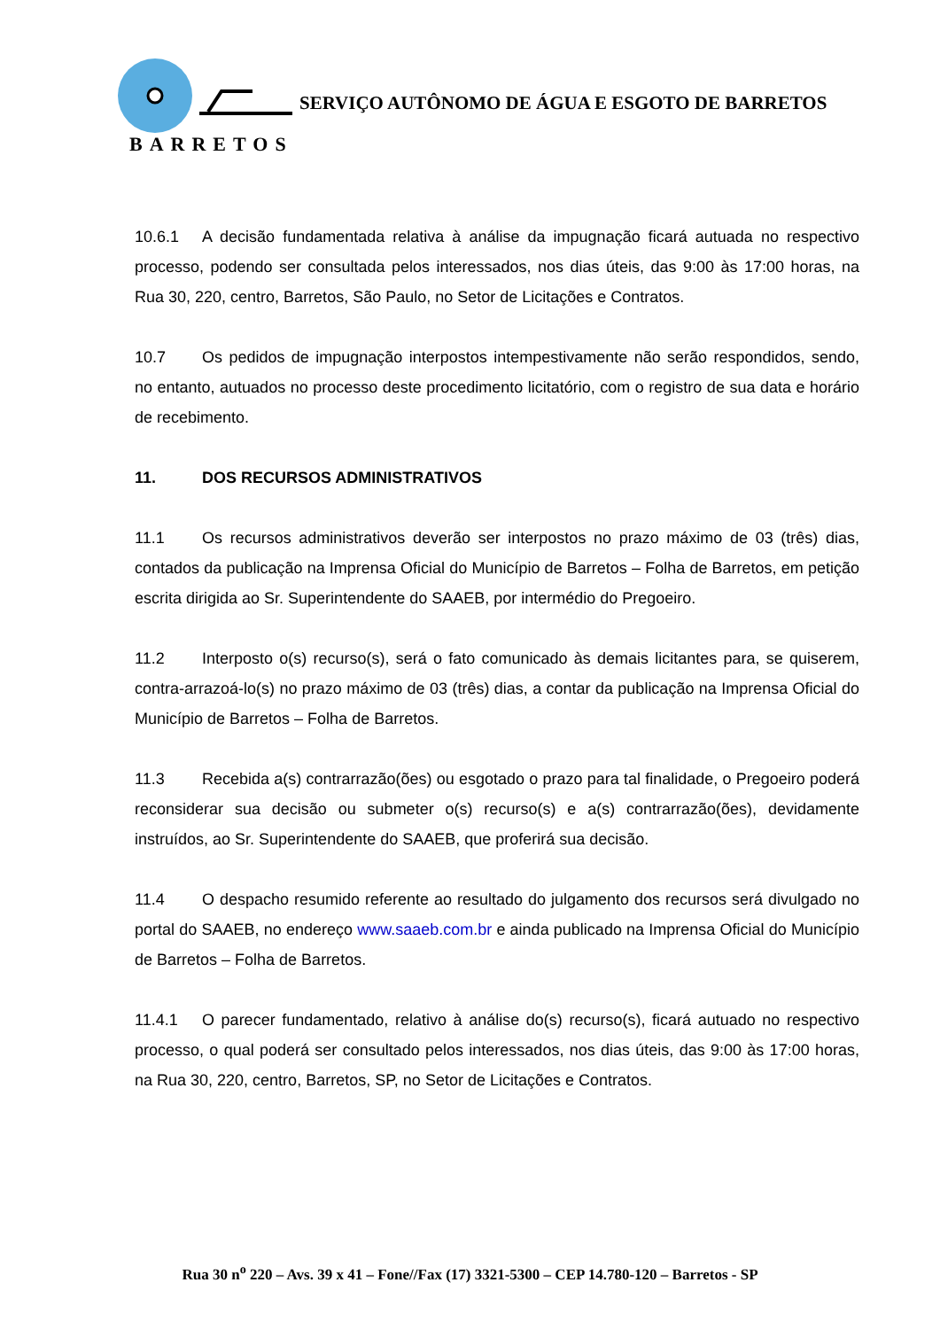SERVIÇO AUTÔNOMO DE ÁGUA E ESGOTO DE BARRETOS
BARRETOS
10.6.1 A decisão fundamentada relativa à análise da impugnação ficará autuada no respectivo processo, podendo ser consultada pelos interessados, nos dias úteis, das 9:00 às 17:00 horas, na Rua 30, 220, centro, Barretos, São Paulo, no Setor de Licitações e Contratos.
10.7 Os pedidos de impugnação interpostos intempestivamente não serão respondidos, sendo, no entanto, autuados no processo deste procedimento licitatório, com o registro de sua data e horário de recebimento.
11. DOS RECURSOS ADMINISTRATIVOS
11.1 Os recursos administrativos deverão ser interpostos no prazo máximo de 03 (três) dias, contados da publicação na Imprensa Oficial do Município de Barretos – Folha de Barretos, em petição escrita dirigida ao Sr. Superintendente do SAAEB, por intermédio do Pregoeiro.
11.2 Interposto o(s) recurso(s), será o fato comunicado às demais licitantes para, se quiserem, contra-arrazoá-lo(s) no prazo máximo de 03 (três) dias, a contar da publicação na Imprensa Oficial do Município de Barretos – Folha de Barretos.
11.3 Recebida a(s) contrarrazão(ões) ou esgotado o prazo para tal finalidade, o Pregoeiro poderá reconsiderar sua decisão ou submeter o(s) recurso(s) e a(s) contrarrazão(ões), devidamente instruídos, ao Sr. Superintendente do SAAEB, que proferirá sua decisão.
11.4 O despacho resumido referente ao resultado do julgamento dos recursos será divulgado no portal do SAAEB, no endereço www.saaeb.com.br e ainda publicado na Imprensa Oficial do Município de Barretos – Folha de Barretos.
11.4.1 O parecer fundamentado, relativo à análise do(s) recurso(s), ficará autuado no respectivo processo, o qual poderá ser consultado pelos interessados, nos dias úteis, das 9:00 às 17:00 horas, na Rua 30, 220, centro, Barretos, SP, no Setor de Licitações e Contratos.
Rua 30 n<sup>o</sup> 220 – Avs. 39 x 41 – Fone//Fax (17) 3321-5300 – CEP 14.780-120 – Barretos - SP